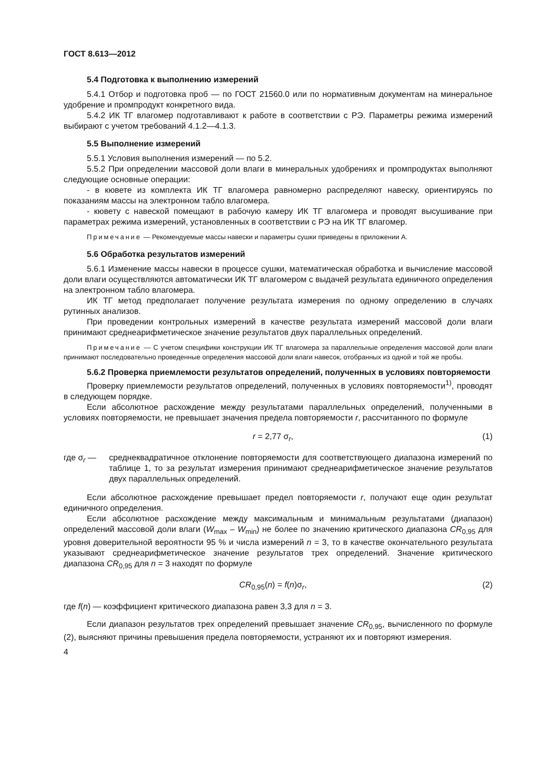ГОСТ 8.613—2012
5.4 Подготовка к выполнению измерений
5.4.1 Отбор и подготовка проб — по ГОСТ 21560.0 или по нормативным документам на минеральное удобрение и промпродукт конкретного вида.
5.4.2 ИК ТГ влагомер подготавливают к работе в соответствии с РЭ. Параметры режима измерений выбирают с учетом требований 4.1.2—4.1.3.
5.5 Выполнение измерений
5.5.1 Условия выполнения измерений — по 5.2.
5.5.2 При определении массовой доли влаги в минеральных удобрениях и промпродуктах выполняют следующие основные операции:
- в кювете из комплекта ИК ТГ влагомера равномерно распределяют навеску, ориентируясь по показаниям массы на электронном табло влагомера.
- кювету с навеской помещают в рабочую камеру ИК ТГ влагомера и проводят высушивание при параметрах режима измерений, установленных в соответствии с РЭ на ИК ТГ влагомер.
Примечание — Рекомендуемые массы навески и параметры сушки приведены в приложении А.
5.6 Обработка результатов измерений
5.6.1 Изменение массы навески в процессе сушки, математическая обработка и вычисление массовой доли влаги осуществляются автоматически ИК ТГ влагомером с выдачей результата единичного определения на электронном табло влагомера.
ИК ТГ метод предполагает получение результата измерения по одному определению в случаях рутинных анализов.
При проведении контрольных измерений в качестве результата измерений массовой доли влаги принимают среднеарифметическое значение результатов двух параллельных определений.
Примечание — С учетом специфики конструкции ИК ТГ влагомера за параллельные определения массовой доли влаги принимают последовательно проведенные определения массовой доли влаги навесок, отобранных из одной и той же пробы.
5.6.2 Проверка приемлемости результатов определений, полученных в условиях повторяемости
Проверку приемлемости результатов определений, полученных в условиях повторяемости<sup>1)</sup>, проводят в следующем порядке.
Если абсолютное расхождение между результатами параллельных определений, полученными в условиях повторяемости, не превышает значения предела повторяемости r, рассчитанного по формуле
r = 2,77 σ<sub>r</sub>, (1)
где σ<sub>r</sub> — среднеквадратичное отклонение повторяемости для соответствующего диапазона измерений по таблице 1, то за результат измерения принимают среднеарифметическое значение результатов двух параллельных определений.
Если абсолютное расхождение превышает предел повторяемости r, получают еще один результат единичного определения.
Если абсолютное расхождение между максимальным и минимальным результатами (диапазон) определений массовой доли влаги (W<sub>max</sub> – W<sub>min</sub>) не более по значению критического диапазона CR<sub>0,95</sub> для уровня доверительной вероятности 95 % и числа измерений n = 3, то в качестве окончательного результата указывают среднеарифметическое значение результатов трех определений. Значение критического диапазона CR<sub>0,95</sub> для n = 3 находят по формуле
CR<sub>0,95</sub>(n) = f(n)σ<sub>r</sub>, (2)
где f(n) — коэффициент критического диапазона равен 3,3 для n = 3.
Если диапазон результатов трех определений превышает значение CR<sub>0,95</sub>, вычисленного по формуле (2), выясняют причины превышения предела повторяемости, устраняют их и повторяют измерения.
4